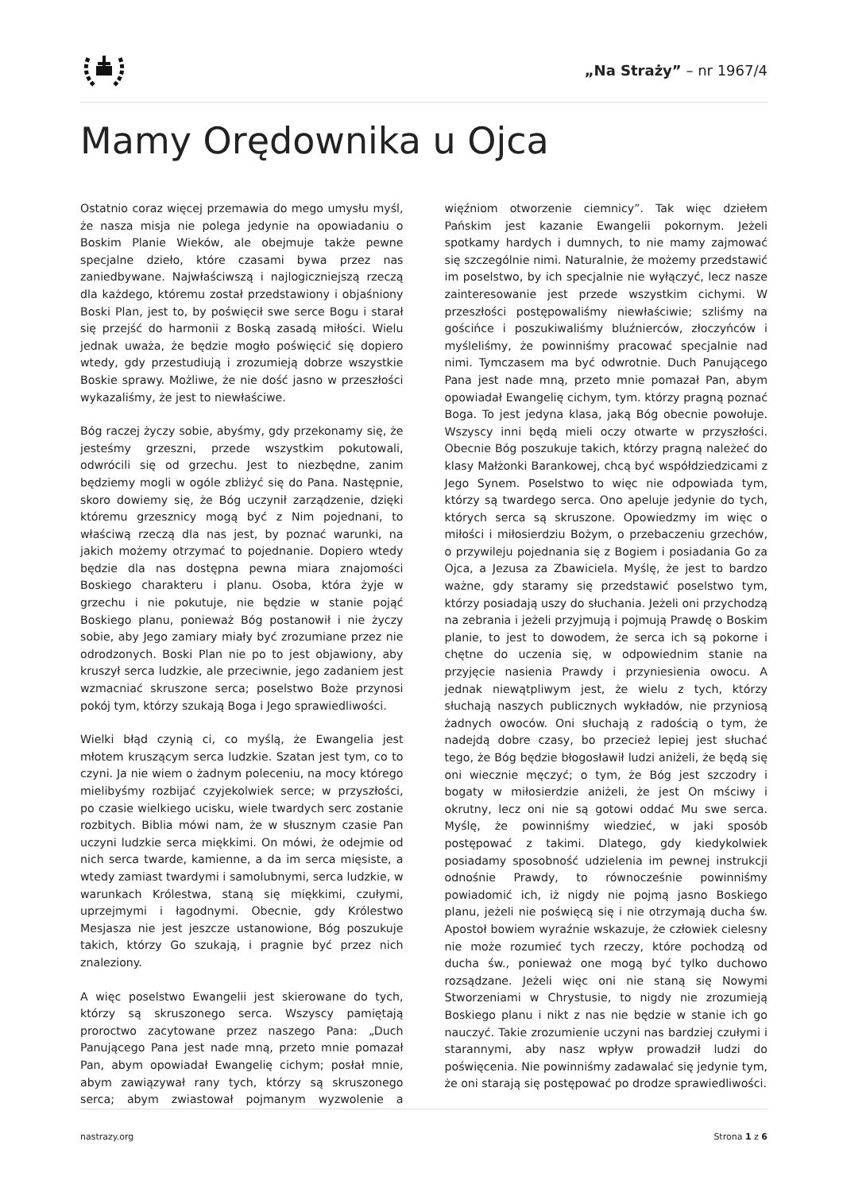„Na Straży” – nr 1967/4
Mamy Orędownika u Ojca
Ostatnio coraz więcej przemawia do mego umysłu myśl, że nasza misja nie polega jedynie na opowiadaniu o Boskim Planie Wieków, ale obejmuje także pewne specjalne dzieło, które czasami bywa przez nas zaniedbywane. Najwłaściwszą i najlogiczniejszą rzeczą dla każdego, któremu został przedstawiony i objaśniony Boski Plan, jest to, by poświęcił swe serce Bogu i starał się przejść do harmonii z Boską zasadą miłości. Wielu jednak uważa, że będzie mogło poświęcić się dopiero wtedy, gdy przestudiują i zrozumieją dobrze wszystkie Boskie sprawy. Możliwe, że nie dość jasno w przeszłości wykazaliśmy, że jest to niewłaściwe.
Bóg raczej życzy sobie, abyśmy, gdy przekonamy się, że jesteśmy grzeszni, przede wszystkim pokutowali, odwrócili się od grzechu. Jest to niezbędne, zanim będziemy mogli w ogóle zbliżyć się do Pana. Następnie, skoro dowiemy się, że Bóg uczynił zarządzenie, dzięki któremu grzesznicy mogą być z Nim pojednani, to właściwą rzeczą dla nas jest, by poznać warunki, na jakich możemy otrzymać to pojednanie. Dopiero wtedy będzie dla nas dostępna pewna miara znajomości Boskiego charakteru i planu. Osoba, która żyje w grzechu i nie pokutuje, nie będzie w stanie pojąć Boskiego planu, ponieważ Bóg postanowił i nie życzy sobie, aby Jego zamiary miały być zrozumiane przez nie odrodzonych. Boski Plan nie po to jest objawiony, aby kruszył serca ludzkie, ale przeciwnie, jego zadaniem jest wzmacniać skruszone serca; poselstwo Boże przynosi pokój tym, którzy szukają Boga i Jego sprawiedliwości.
Wielki błąd czynią ci, co myślą, że Ewangelia jest młotem kruszącym serca ludzkie. Szatan jest tym, co to czyni. Ja nie wiem o żadnym poleceniu, na mocy którego mielibyśmy rozbijać czyjekolwiek serce; w przyszłości, po czasie wielkiego ucisku, wiele twardych serc zostanie rozbitych. Biblia mówi nam, że w słusznym czasie Pan uczyni ludzkie serca miękkimi. On mówi, że odejmie od nich serca twarde, kamienne, a da im serca mięsiste, a wtedy zamiast twardymi i samolubnymi, serca ludzkie, w warunkach Królestwa, staną się miękkimi, czułymi, uprzejmymi i łagodnymi. Obecnie, gdy Królestwo Mesjasza nie jest jeszcze ustanowione, Bóg poszukuje takich, którzy Go szukają, i pragnie być przez nich znaleziony.
A więc poselstwo Ewangelii jest skierowane do tych, którzy są skruszonego serca. Wszyscy pamiętają proroctwo zacytowane przez naszego Pana: „Duch Panującego Pana jest nade mną, przeto mnie pomazał Pan, abym opowiadał Ewangelię cichym; posłał mnie, abym zawiązywał rany tych, którzy są skruszonego serca; abym zwiastował pojmanym wyzwolenie a więźniom otworzenie ciemnicy”. Tak więc dziełem Pańskim jest kazanie Ewangelii pokornym. Jeżeli spotkamy hardych i dumnych, to nie mamy zajmować się szczególnie nimi. Naturalnie, że możemy przedstawić im poselstwo, by ich specjalnie nie wyłączyć, lecz nasze zainteresowanie jest przede wszystkim cichymi. W przeszłości postępowaliśmy niewłaściwie; szliśmy na gościńce i poszukiwaliśmy bluźnierców, złoczyńców i myśleliśmy, że powinniśmy pracować specjalnie nad nimi. Tymczasem ma być odwrotnie. Duch Panującego Pana jest nade mną, przeto mnie pomazał Pan, abym opowiadał Ewangelię cichym, tym. którzy pragną poznać Boga. To jest jedyna klasa, jaką Bóg obecnie powołuje. Wszyscy inni będą mieli oczy otwarte w przyszłości. Obecnie Bóg poszukuje takich, którzy pragną należeć do klasy Małżonki Barankowej, chcą być współdziedzicami z Jego Synem. Poselstwo to więc nie odpowiada tym, którzy są twardego serca. Ono apeluje jedynie do tych, których serca są skruszone. Opowiedzmy im więc o miłości i miłosierdziu Bożym, o przebaczeniu grzechów, o przywileju pojednania się z Bogiem i posiadania Go za Ojca, a Jezusa za Zbawiciela. Myślę, że jest to bardzo ważne, gdy staramy się przedstawić poselstwo tym, którzy posiadają uszy do słuchania. Jeżeli oni przychodzą na zebrania i jeżeli przyjmują i pojmują Prawdę o Boskim planie, to jest to dowodem, że serca ich są pokorne i chętne do uczenia się, w odpowiednim stanie na przyjęcie nasienia Prawdy i przyniesienia owocu. A jednak niewątpliwym jest, że wielu z tych, którzy słuchają naszych publicznych wykładów, nie przyniosą żadnych owoców. Oni słuchają z radością o tym, że nadejdą dobre czasy, bo przecież lepiej jest słuchać tego, że Bóg będzie błogosławił ludzi aniżeli, że będą się oni wiecznie męczyć; o tym, że Bóg jest szczodry i bogaty w miłosierdzie aniżeli, że jest On mściwy i okrutny, lecz oni nie są gotowi oddać Mu swe serca. Myślę, że powinniśmy wiedzieć, w jaki sposób postępować z takimi. Dlatego, gdy kiedykolwiek posiadamy sposobność udzielenia im pewnej instrukcji odnośnie Prawdy, to równocześnie powinniśmy powiadomić ich, iż nigdy nie pojmą jasno Boskiego planu, jeżeli nie poświęcą się i nie otrzymają ducha św. Apostoł bowiem wyraźnie wskazuje, że człowiek cielesny nie może rozumieć tych rzeczy, które pochodzą od ducha św., ponieważ one mogą być tylko duchowo rozsądzane. Jeżeli więc oni nie staną się Nowymi Stworzeniami w Chrystusie, to nigdy nie zrozumieją Boskiego planu i nikt z nas nie będzie w stanie ich go nauczyć. Takie zrozumienie uczyni nas bardziej czułymi i starannymi, aby nasz wpływ prowadził ludzi do poświęcenia. Nie powinniśmy zadawalać się jedynie tym, że oni starają się postępować po drodze sprawiedliwości.
nastrazy.org Strona 1 z 6